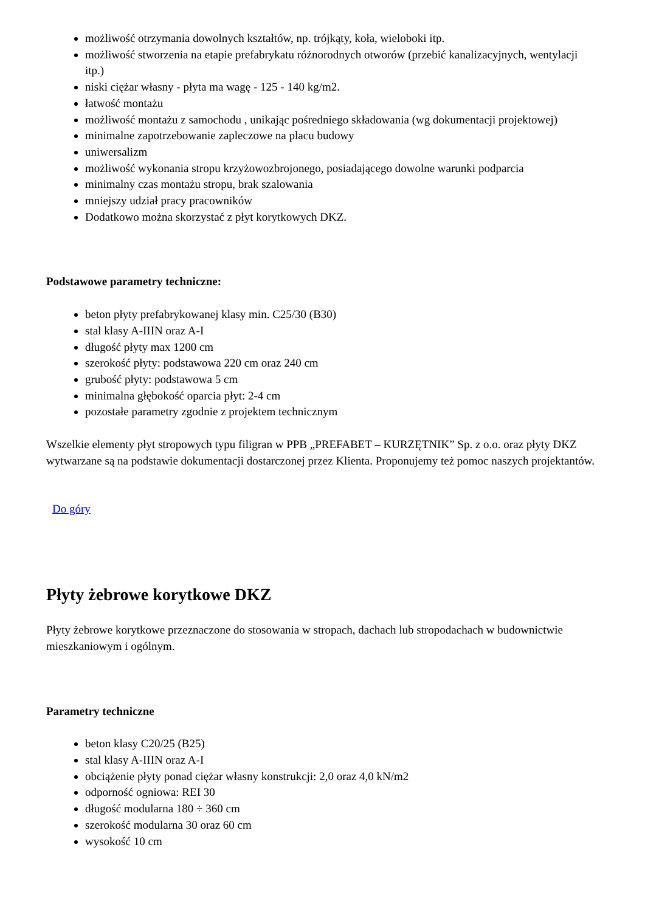możliwość otrzymania dowolnych kształtów, np. trójkąty, koła, wieloboki itp.
możliwość stworzenia na etapie prefabrykatu różnorodnych otworów (przebić kanalizacyjnych, wentylacji itp.)
niski ciężar własny - płyta ma wagę - 125 - 140 kg/m2.
łatwość montażu
możliwość montażu z samochodu , unikając pośredniego składowania (wg dokumentacji projektowej)
minimalne zapotrzebowanie zapleczowe na placu budowy
uniwersalizm
możliwość wykonania stropu krzyżowozbrojonego, posiadającego dowolne warunki podparcia
minimalny czas montażu stropu, brak szalowania
mniejszy udział pracy pracowników
Dodatkowo można skorzystać z płyt korytkowych DKZ.
Podstawowe parametry techniczne:
beton płyty prefabrykowanej klasy min. C25/30 (B30)
stal klasy A-IIIN oraz A-I
długość płyty max 1200 cm
szerokość płyty: podstawowa 220 cm oraz 240 cm
grubość płyty: podstawowa 5 cm
minimalna głębokość oparcia płyt: 2-4 cm
pozostałe parametry zgodnie z projektem technicznym
Wszelkie elementy płyt stropowych typu filigran w PPB „PREFABET – KURZĘTNIK” Sp. z o.o. oraz płyty DKZ wytwarzane są na podstawie dokumentacji dostarczonej przez Klienta. Proponujemy też pomoc naszych projektantów.
Do góry
Płyty żebrowe korytkowe DKZ
Płyty żebrowe korytkowe przeznaczone do stosowania w stropach, dachach lub stropodachach w budownictwie mieszkaniowym i ogólnym.
Parametry techniczne
beton klasy C20/25 (B25)
stal klasy A-IIIN oraz A-I
obciążenie płyty ponad ciężar własny konstrukcji: 2,0 oraz 4,0 kN/m2
odporność ogniowa: REI 30
długość modularna 180 ÷ 360 cm
szerokość modularna 30 oraz 60 cm
wysokość 10 cm